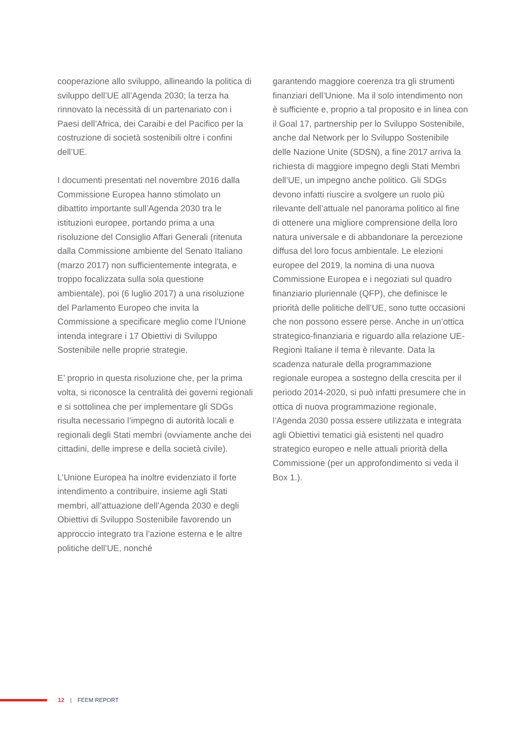cooperazione allo sviluppo, allineando la politica di sviluppo dell’UE all’Agenda 2030; la terza ha rinnovato la necessità di un partenariato con i Paesi dell’Africa, dei Caraibi e del Pacifico per la costruzione di società sostenibili oltre i confini dell’UE.
I documenti presentati nel novembre 2016 dalla Commissione Europea hanno stimolato un dibattito importante sull’Agenda 2030 tra le istituzioni europee, portando prima a una risoluzione del Consiglio Affari Generali (ritenuta dalla Commissione ambiente del Senato Italiano (marzo 2017) non sufficientemente integrata, e troppo focalizzata sulla sola questione ambientale), poi (6 luglio 2017) a una risoluzione del Parlamento Europeo che invita la Commissione a specificare meglio come l’Unione intenda integrare i 17 Obiettivi di Sviluppo Sostenibile nelle proprie strategie.
E’ proprio in questa risoluzione che, per la prima volta, si riconosce la centralità dei governi regionali e si sottolinea che per implementare gli SDGs risulta necessario l’impegno di autorità locali e regionali degli Stati membri (ovviamente anche dei cittadini, delle imprese e della società civile).
L’Unione Europea ha inoltre evidenziato il forte intendimento a contribuire, insieme agli Stati membri, all’attuazione dell’Agenda 2030 e degli Obiettivi di Sviluppo Sostenibile favorendo un approccio integrato tra l’azione esterna e le altre politiche dell’UE, nonché
garantendo maggiore coerenza tra gli strumenti finanziari dell’Unione. Ma il solo intendimento non è sufficiente e, proprio a tal proposito e in linea con il Goal 17, partnership per lo Sviluppo Sostenibile, anche dal Network per lo Sviluppo Sostenibile delle Nazione Unite (SDSN), a fine 2017 arriva la richiesta di maggiore impegno degli Stati Membri dell’UE, un impegno anche politico. Gli SDGs devono infatti riuscire a svolgere un ruolo più rilevante dell’attuale nel panorama politico al fine di ottenere una migliore comprensione della loro natura universale e di abbandonare la percezione diffusa del loro focus ambientale. Le elezioni europee del 2019, la nomina di una nuova Commissione Europea e i negoziati sul quadro finanziario pluriennale (QFP), che definisce le priorità delle politiche dell’UE, sono tutte occasioni che non possono essere perse. Anche in un’ottica strategico-finanziaria e riguardo alla relazione UE-Regioni Italiane il tema è rilevante. Data la scadenza naturale della programmazione regionale europea a sostegno della crescita per il periodo 2014-2020, si può infatti presumere che in ottica di nuova programmazione regionale, l’Agenda 2030 possa essere utilizzata e integrata agli Obiettivi tematici già esistenti nel quadro strategico europeo e nelle attuali priorità della Commissione (per un approfondimento si veda il Box 1.).
12 | FEEM REPORT